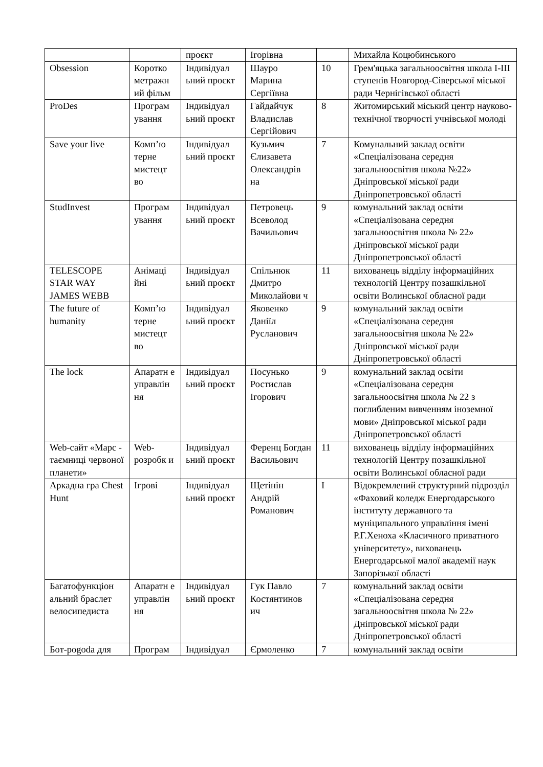| | | проєкт | Ігорівна | | Михайла Коцюбинського |
| Obsession | Коротко метражн ий фільм | Індивідуал ьний проєкт | Шауро Марина Сергіївна | 10 | Грем'яцька загальноосвітня школа I-III ступенів Новгород-Сіверської міської ради Чернігівської області |
| ProDes | Програм ування | Індивідуал ьний проєкт | Гайдайчук Владислав Сергійович | 8 | Житомирський міський центр науково-технічної творчості учнівської молоді |
| Save your live | Комп’ю терне мистецт во | Індивідуал ьний проєкт | Кузьмич Єлизавета Олександрів на | 7 | Комунальний заклад освіти «Спеціалізована середня загальноосвітня школа №22» Дніпровської міської ради Дніпропетровської області |
| StudInvest | Програм ування | Індивідуал ьний проєкт | Петровець Всеволод Вачильович | 9 | комунальний заклад освіти «Спеціалізована середня загальноосвітня школа № 22» Дніпровської міської ради Дніпропетровської області |
| TELESCOPE STAR WAY JAMES WEBB | Анімаці йні | Індивідуал ьний проєкт | Спільнюк Дмитро Миколайови ч | 11 | вихованець відділу інформаційних технологій Центру позашкільної освіти Волинської обласної ради |
| The future of humanity | Комп’ю терне мистецт во | Індивідуал ьний проєкт | Яковенко Даніїл Русланович | 9 | комунальний заклад освіти «Спеціалізована середня загальноосвітня школа № 22» Дніпровської міської ради Дніпропетровської області |
| The lock | Апаратн е управлін ня | Індивідуал ьний проєкт | Посунько Ростислав Ігорович | 9 | комунальний заклад освіти «Спеціалізована середня загальноосвітня школа № 22 з поглибленим вивченням іноземної мови» Дніпровської міської ради Дніпропетровської області |
| Web-сайт «Марс - таємниці червоної планети» | Web-розробк и | Індивідуал ьний проєкт | Ференц Богдан Васильович | 11 | вихованець відділу інформаційних технологій Центру позашкільної освіти Волинської обласної ради |
| Аркадна гра Chest Hunt | Ігрові | Індивідуал ьний проєкт | Щетінін Андрій Романович | I | Відокремлений структурний підрозділ «Фаховий коледж Енергодарського інституту державного та муніципального управління імені Р.Г.Хеноха «Класичного приватного університету», вихованець Енергодарської малої академії наук Запорізької області |
| Багатофункціон альний браслет велосипедиста | Апаратн е управлін ня | Індивідуал ьний проєкт | Гук Павло Костянтинов ич | 7 | комунальний заклад освіти «Спеціалізована середня загальноосвітня школа № 22» Дніпровської міської ради Дніпропетровської області |
| Бот-pogoda для | Програм | Індивідуал | Єрмоленко | 7 | комунальний заклад освіти |